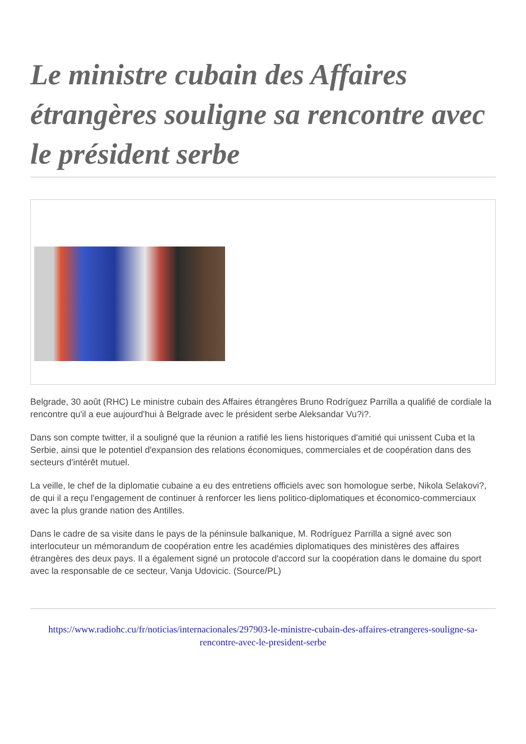Le ministre cubain des Affaires étrangères souligne sa rencontre avec le président serbe
Belgrade, 30 août (RHC) Le ministre cubain des Affaires étrangères Bruno Rodríguez Parrilla a qualifié de cordiale la rencontre qu'il a eue aujourd'hui à Belgrade avec le président serbe Aleksandar Vu?i?.
Dans son compte twitter, il a souligné que la réunion a ratifié les liens historiques d'amitié qui unissent Cuba et la Serbie, ainsi que le potentiel d'expansion des relations économiques, commerciales et de coopération dans des secteurs d'intérêt mutuel.
La veille, le chef de la diplomatie cubaine a eu des entretiens officiels avec son homologue serbe, Nikola Selakovi?, de qui il a reçu l'engagement de continuer à renforcer les liens politico-diplomatiques et économico-commerciaux avec la plus grande nation des Antilles.
Dans le cadre de sa visite dans le pays de la péninsule balkanique, M. Rodríguez Parrilla a signé avec son interlocuteur un mémorandum de coopération entre les académies diplomatiques des ministères des affaires étrangères des deux pays. Il a également signé un protocole d'accord sur la coopération dans le domaine du sport avec la responsable de ce secteur, Vanja Udovicic. (Source/PL)
https://www.radiohc.cu/fr/noticias/internacionales/297903-le-ministre-cubain-des-affaires-etrangeres-souligne-sa-rencontre-avec-le-president-serbe